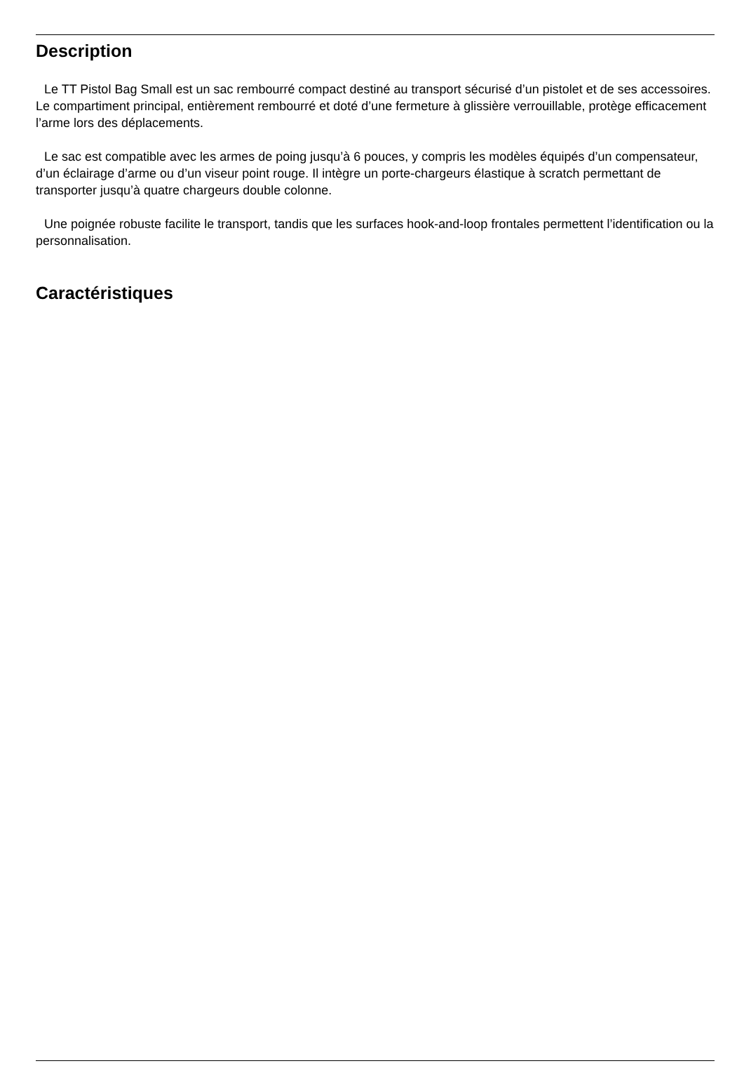Description
Le TT Pistol Bag Small est un sac rembourré compact destiné au transport sécurisé d’un pistolet et de ses accessoires. Le compartiment principal, entièrement rembourré et doté d’une fermeture à glissière verrouillable, protège efficacement l’arme lors des déplacements.
Le sac est compatible avec les armes de poing jusqu’à 6 pouces, y compris les modèles équipés d’un compensateur, d’un éclairage d’arme ou d’un viseur point rouge. Il intègre un porte-chargeurs élastique à scratch permettant de transporter jusqu’à quatre chargeurs double colonne.
Une poignée robuste facilite le transport, tandis que les surfaces hook-and-loop frontales permettent l’identification ou la personnalisation.
Caractéristiques